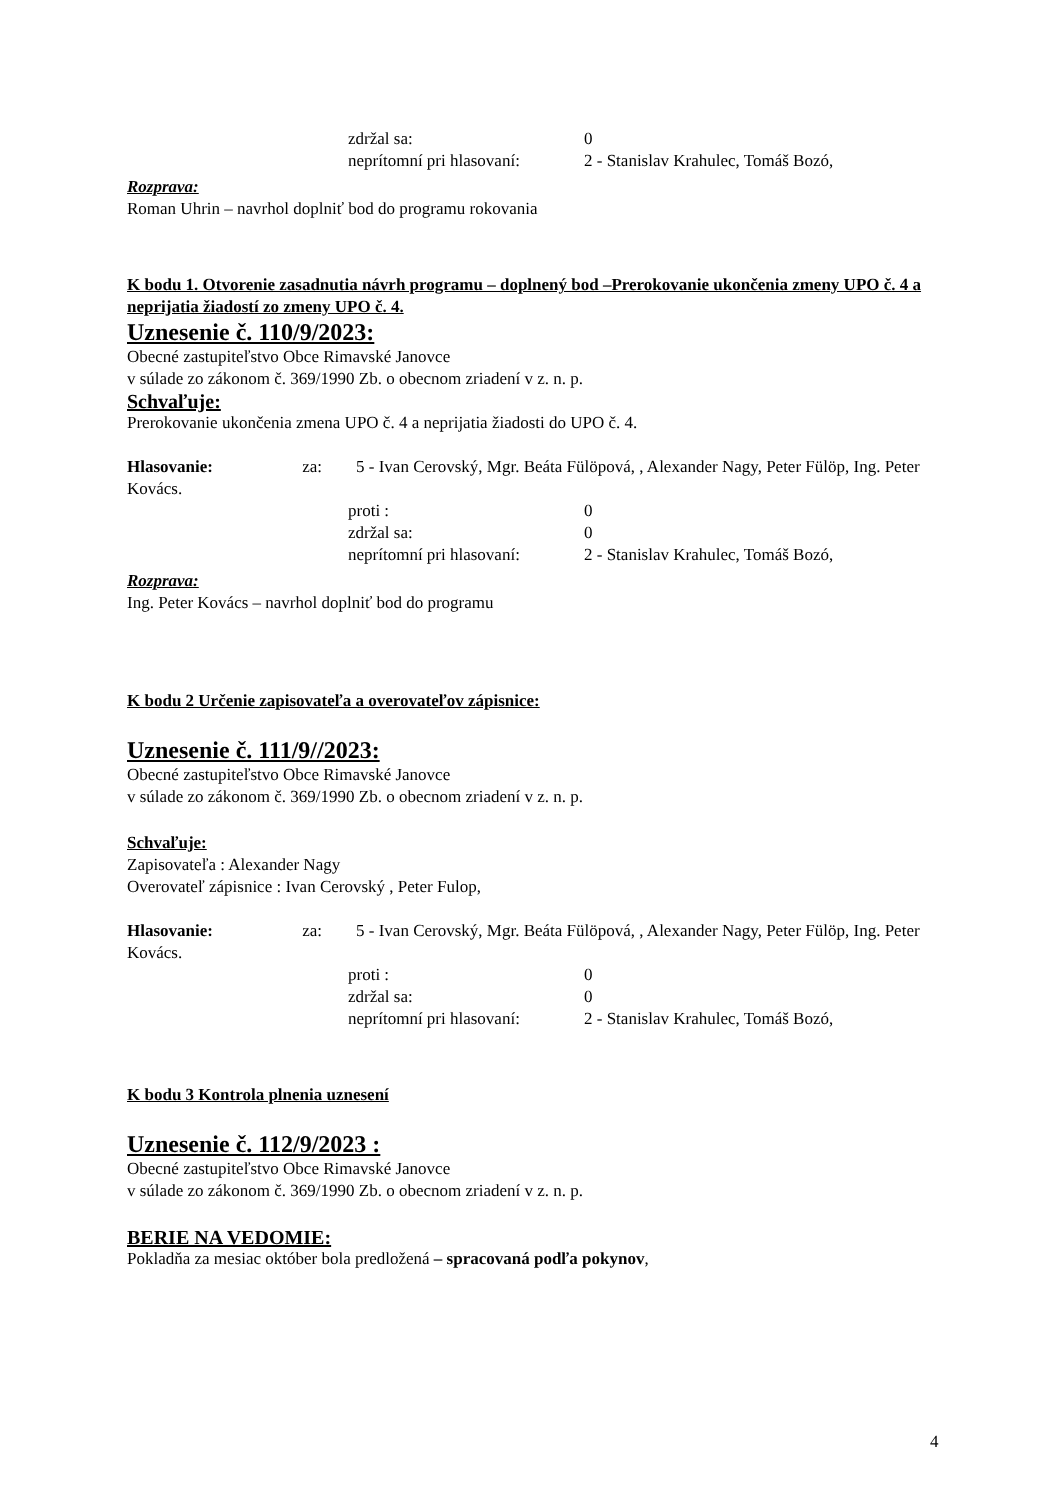zdržal sa: 0
neprítomní pri hlasovaní: 2 - Stanislav Krahulec, Tomáš Bozó,
Rozprava:
Roman Uhrin – navrhol doplniť bod do programu rokovania
K bodu 1. Otvorenie zasadnutia návrh programu – doplnený bod –Prerokovanie ukončenia zmeny UPO č. 4 a neprijatia žiadostí zo zmeny UPO č. 4.
Uznesenie č. 110/9/2023:
Obecné zastupiteľstvo Obce Rimavské Janovce
v súlade zo zákonom č. 369/1990 Zb. o obecnom zriadení v z. n. p.
Schvaľuje:
Prerokovanie ukončenia zmena UPO č. 4 a neprijatia žiadosti do UPO č. 4.
Hlasovanie: za: 5 - Ivan Cerovský, Mgr. Beáta Fülöpová, , Alexander Nagy, Peter Fülöp, Ing. Peter Kovács.
proti : 0
zdržal sa: 0
neprítomní pri hlasovaní: 2 - Stanislav Krahulec, Tomáš Bozó,
Rozprava:
Ing. Peter Kovács – navrhol doplniť bod do programu
K bodu 2 Určenie zapisovateľa a overovateľov zápisnice:
Uznesenie č. 111/9//2023:
Obecné zastupiteľstvo Obce Rimavské Janovce
v súlade zo zákonom č. 369/1990 Zb. o obecnom zriadení v z. n. p.
Schvaľuje:
Zapisovateľa : Alexander Nagy
Overovateľ zápisnice : Ivan Cerovský , Peter Fulop,
Hlasovanie: za: 5 - Ivan Cerovský, Mgr. Beáta Fülöpová, , Alexander Nagy, Peter Fülöp, Ing. Peter Kovács.
proti : 0
zdržal sa: 0
neprítomní pri hlasovaní: 2 - Stanislav Krahulec, Tomáš Bozó,
K bodu 3 Kontrola plnenia uznesení
Uznesenie č. 112/9/2023 :
Obecné zastupiteľstvo Obce Rimavské Janovce
v súlade zo zákonom č. 369/1990 Zb. o obecnom zriadení v z. n. p.
BERIE NA VEDOMIE:
Pokladňa za mesiac október bola predložená – spracovaná podľa pokynov,
4